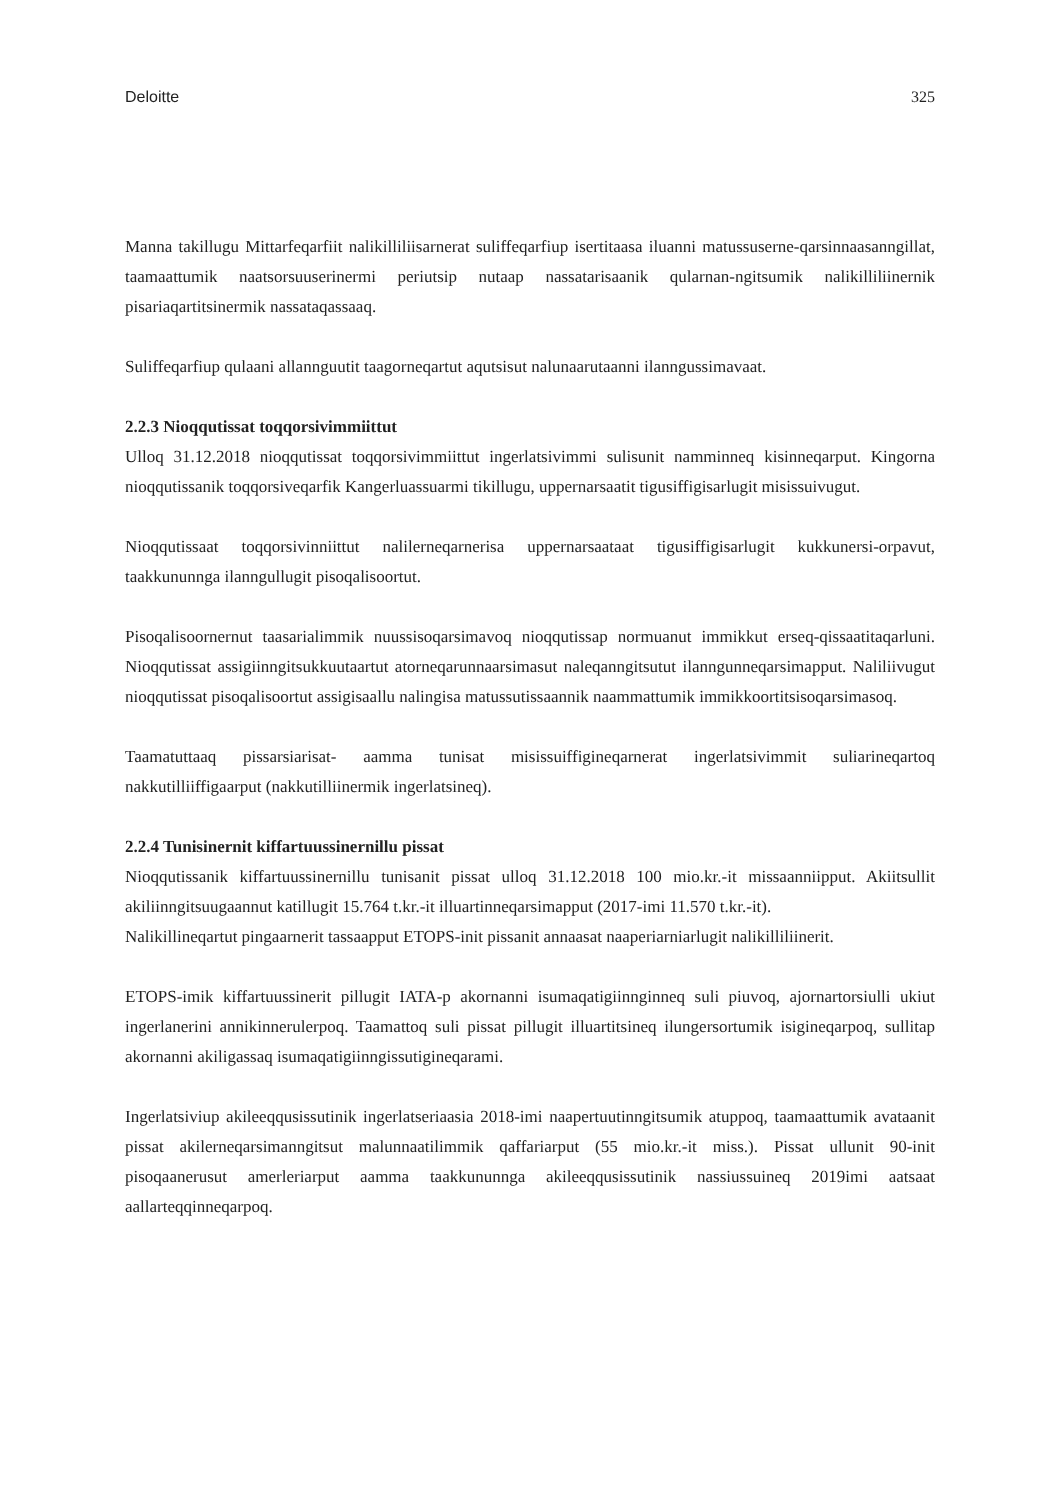Deloitte 325
Manna takillugu Mittarfeqarfiit nalikilliliisarnerat suliffeqarfiup isertitaasa iluanni matussuserne-qarsinnaasanngillat, taamaattumik naatsorsuuserinermi periutsip nutaap nassatarisaanik qularnan-ngitsumik nalikilliliinernik pisariaqartitsinermik nassataqassaaq.
Suliffeqarfiup qulaani allannguutit taagorneqartut aqutsisut nalunaarutaanni ilanngussimavaat.
2.2.3 Nioqqutissat toqqorsivimmiittut
Ulloq 31.12.2018 nioqqutissat toqqorsivimmiittut ingerlatsivimmi sulisunit namminneq kisinneqarput. Kingorna nioqqutissanik toqqorsiveqarfik Kangerluassuarmi tikillugu, uppernarsaatit tigusiffigisarlugit misissuivugut.
Nioqqutissaat toqqorsivinniittut nalilerneqarnerisa uppernarsaataat tigusiffigisarlugit kukkunersi-orpavut, taakkununnga ilanngullugit pisoqalisoortut.
Pisoqalisoornernut taasarialimmik nuussisoqarsimavoq nioqqutissap normuanut immikkut erseq-qissaatitaqarluni. Nioqqutissat assigiinngitsukkuutaartut atorneqarunnaarsimasut naleqanngitsutut ilanngunneqarsimapput. Naliliivugut nioqqutissat pisoqalisoortut assigisaallu nalingisa matussutissaannik naammattumik immikkoortitsisoqarsimasoq.
Taamatuttaaq pissarsiarisat- aamma tunisat misissuiffigineqarnerat ingerlatsivimmit suliarineqartoq nakkutilliiffigaarput (nakkutilliinermik ingerlatsineq).
2.2.4 Tunisinernit kiffartuussinernillu pissat
Nioqqutissanik kiffartuussinernillu tunisanit pissat ulloq 31.12.2018 100 mio.kr.-it missaanniipput. Akiitsullit akiliinngitsuugaannut katillugit 15.764 t.kr.-it illuartinneqarsimapput (2017-imi 11.570 t.kr.-it).
Nalikillineqartut pingaarnerit tassaapput ETOPS-init pissanit annaasat naaperiarniarlugit nalikilliliinerit.
ETOPS-imik kiffartuussinerit pillugit IATA-p akornanni isumaqatigiinnginneq suli piuvoq, ajornartorsiulli ukiut ingerlanerini annikinnerulerpoq. Taamattoq suli pissat pillugit illuartitsineq ilungersortumik isigineqarpoq, sullitap akornanni akiligassaq isumaqatigiinngissutigineqarami.
Ingerlatsiviup akileeqqusissutinik ingerlatseriaasia 2018-imi naapertuutinngitsumik atuppoq, taamaattumik avataanit pissat akilerneqarsimanngitsut malunnaatilimmik qaffariarput (55 mio.kr.-it miss.). Pissat ullunit 90-init pisoqaanerusut amerleriarput aamma taakkununnga akileeqqusissutinik nassiussuineq 2019imi aatsaat aallarteqqinneqarpoq.